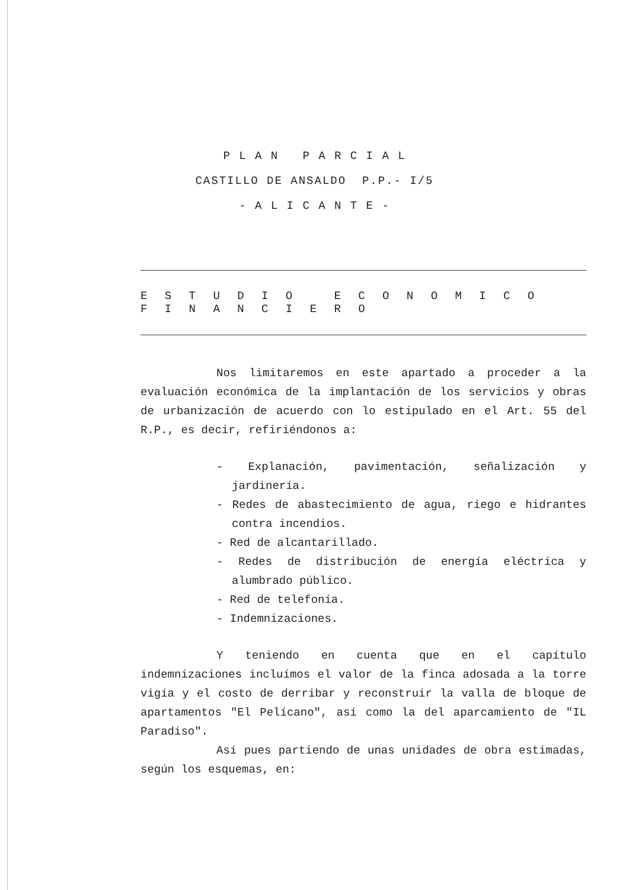P L A N P A R C I A L
CASTILLO DE ANSALDO P.P.- I/5
- A L I C A N T E -
E S T U D I O E C O N O M I C O F I N A N C I E R O
Nos limitaremos en este apartado a proceder a la evaluación económica de la implantación de los servicios y obras de urbanización de acuerdo con lo estipulado en el Art. 55 del R.P., es decir, refiriéndonos a:
- Explanación, pavimentación, señalización y jardinería.
- Redes de abastecimiento de agua, riego e hidrantes contra incendios.
- Red de alcantarillado.
- Redes de distribución de energía eléctrica y alumbrado público.
- Red de telefonía.
- Indemnizaciones.
Y teniendo en cuenta que en el capítulo indemnizaciones incluímos el valor de la finca adosada a la torre vigía y el costo de derribar y reconstruir la valla de bloque de apartamentos "El Pelícano", así como la del aparcamiento de "IL Paradiso".
Así pues partiendo de unas unidades de obra estimadas, según los esquemas, en: